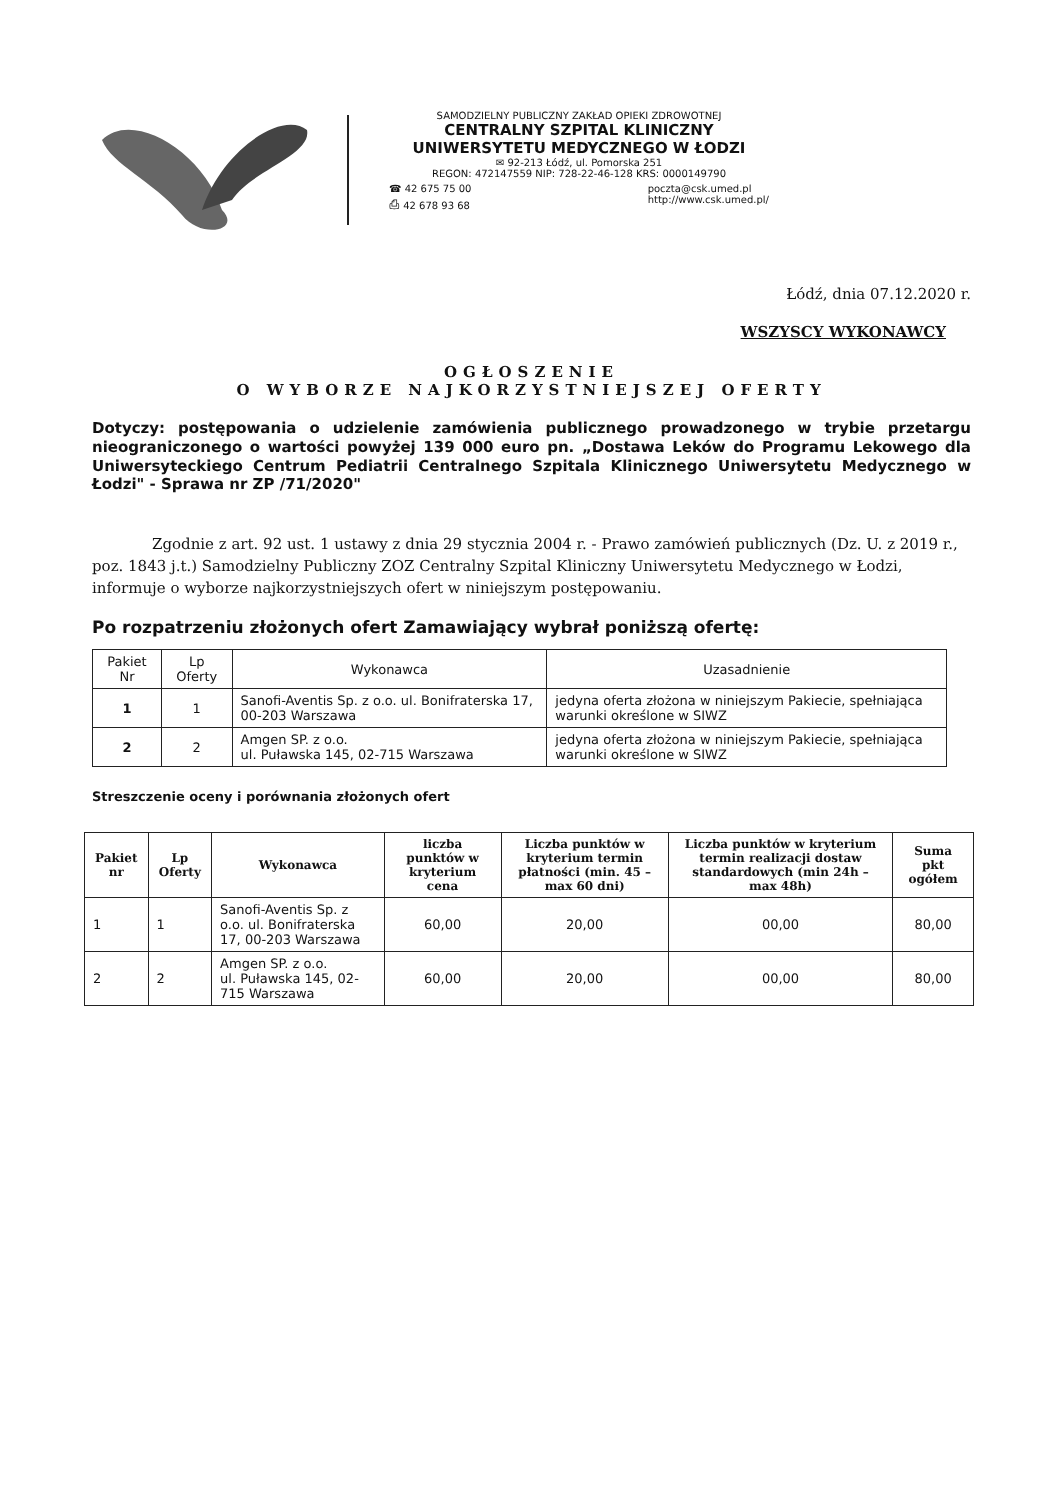SAMODZIELNY PUBLICZNY ZAKŁAD OPIEKI ZDROWOTNEJ
CENTRALNY SZPITAL KLINICZNY
UNIWERSYTETU MEDYCZNEGO W ŁODZI
✉ 92-213 Łódź, ul. Pomorska 251
REGON: 472147559 NIP: 728-22-46-128 KRS: 0000149790
☎ 42 675 75 00
⎙ 42 678 93 68
poczta@csk.umed.pl
http://www.csk.umed.pl/
Łódź, dnia 07.12.2020 r.
WSZYSCY WYKONAWCY
OGŁOSZENIE
O WYBORZE NAJKORZYSTNIEJSZEJ OFERTY
Dotyczy: postępowania o udzielenie zamówienia publicznego prowadzonego w trybie przetargu nieograniczonego o wartości powyżej 139 000 euro pn. „Dostawa Leków do Programu Lekowego dla Uniwersyteckiego Centrum Pediatrii Centralnego Szpitala Klinicznego Uniwersytetu Medycznego w Łodzi" - Sprawa nr ZP /71/2020"
Zgodnie z art. 92 ust. 1 ustawy z dnia 29 stycznia 2004 r. - Prawo zamówień publicznych (Dz. U. z 2019 r., poz. 1843 j.t.) Samodzielny Publiczny ZOZ Centralny Szpital Kliniczny Uniwersytetu Medycznego w Łodzi, informuje o wyborze najkorzystniejszych ofert w niniejszym postępowaniu.
Po rozpatrzeniu złożonych ofert Zamawiający wybrał poniższą ofertę:
| Pakiet Nr | Lp Oferty | Wykonawca | Uzasadnienie |
| --- | --- | --- | --- |
| 1 | 1 | Sanofi-Aventis Sp. z o.o. ul. Bonifraterska 17, 00-203 Warszawa | jedyna oferta złożona w niniejszym Pakiecie, spełniająca warunki określone w SIWZ |
| 2 | 2 | Amgen SP. z o.o. ul. Puławska 145, 02-715 Warszawa | jedyna oferta złożona w niniejszym Pakiecie, spełniająca warunki określone w SIWZ |
Streszczenie oceny i porównania złożonych ofert
| Pakiet nr | Lp Oferty | Wykonawca | liczba punktów w kryterium cena | Liczba punktów w kryterium termin płatności (min. 45 – max 60 dni) | Liczba punktów w kryterium termin realizacji dostaw standardowych (min 24h – max 48h) | Suma pkt ogółem |
| --- | --- | --- | --- | --- | --- | --- |
| 1 | 1 | Sanofi-Aventis Sp. z o.o. ul. Bonifraterska 17, 00-203 Warszawa | 60,00 | 20,00 | 00,00 | 80,00 |
| 2 | 2 | Amgen SP. z o.o. ul. Puławska 145, 02-715 Warszawa | 60,00 | 20,00 | 00,00 | 80,00 |